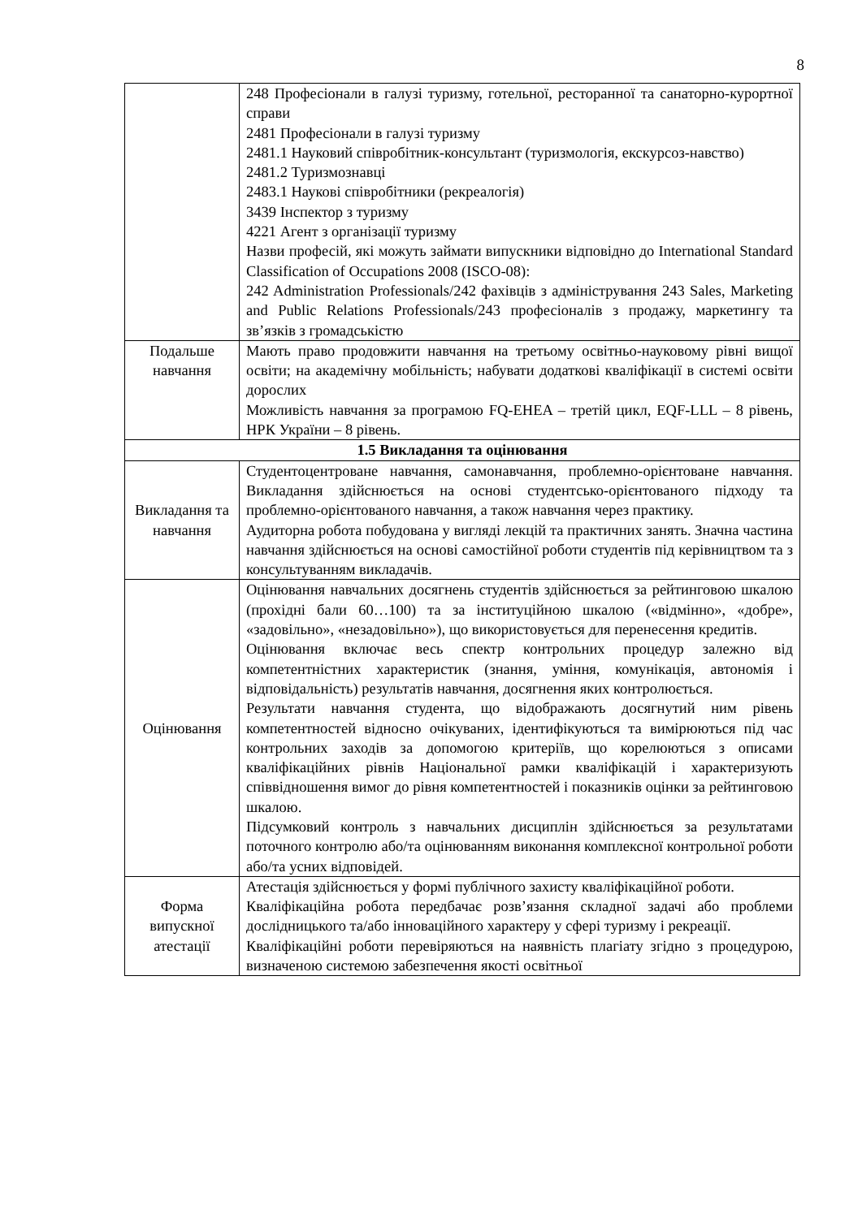8
| | 248 Професіонали в галузі туризму, готельної, ресторанної та санаторно-курортної справи 2481 Професіонали в галузі туризму 2481.1 Науковий співробітник-консультант (туризмологія, екскурсоз-навство) 2481.2 Туризмознавці 2483.1 Наукові співробітники (рекреалогія) 3439 Інспектор з туризму 4221 Агент з організації туризму Назви професій, які можуть займати випускники відповідно до International Standard Classification of Occupations 2008 (ISCO-08): 242 Administration Professionals/242 фахівців з адміністрування 243 Sales, Marketing and Public Relations Professionals/243 професіоналів з продажу, маркетингу та зв’язків з громадськістю |
| Подальше навчання | Мають право продовжити навчання на третьому освітньо-науковому рівні вищої освіти; на академічну мобільність; набувати додаткові кваліфікації в системі освіти дорослих Можливість навчання за програмою FQ-EHEA – третій цикл, EQF-LLL – 8 рівень, НРК України – 8 рівень. |
| 1.5 Викладання та оцінювання | |
| Викладання та навчання | Студентоцентроване навчання, самонавчання, проблемно-орієнтоване навчання. Викладання здійснюється на основі студентсько-орієнтованого підходу та проблемно-орієнтованого навчання, а також навчання через практику. Аудиторна робота побудована у вигляді лекцій та практичних занять. Значна частина навчання здійснюється на основі самостійної роботи студентів під керівництвом та з консультуванням викладачів. |
| Оцінювання | Оцінювання навчальних досягнень студентів здійснюється за рейтинговою шкалою (прохідні бали 60…100) та за інституційною шкалою («відмінно», «добре», «задовільно», «незадовільно»), що використовується для перенесення кредитів. Оцінювання включає весь спектр контрольних процедур залежно від компетентністних характеристик (знання, уміння, комунікація, автономія і відповідальність) результатів навчання, досягнення яких контролюється. Результати навчання студента, що відображають досягнутий ним рівень компетентностей відносно очікуваних, ідентифікуються та вимірюються під час контрольних заходів за допомогою критеріїв, що корелюються з описами кваліфікаційних рівнів Національної рамки кваліфікацій і характеризують співвідношення вимог до рівня компетентностей і показників оцінки за рейтинговою шкалою. Підсумковий контроль з навчальних дисциплін здійснюється за результатами поточного контролю або/та оцінюванням виконання комплексної контрольної роботи або/та усних відповідей. |
| Форма випускної атестації | Атестація здійснюється у формі публічного захисту кваліфікаційної роботи. Кваліфікаційна робота передбачає розв’язання складної задачі або проблеми дослідницького та/або інноваційного характеру у сфері туризму і рекреації. Кваліфікаційні роботи перевіряються на наявність плагіату згідно з процедурою, визначеною системою забезпечення якості освітньої |